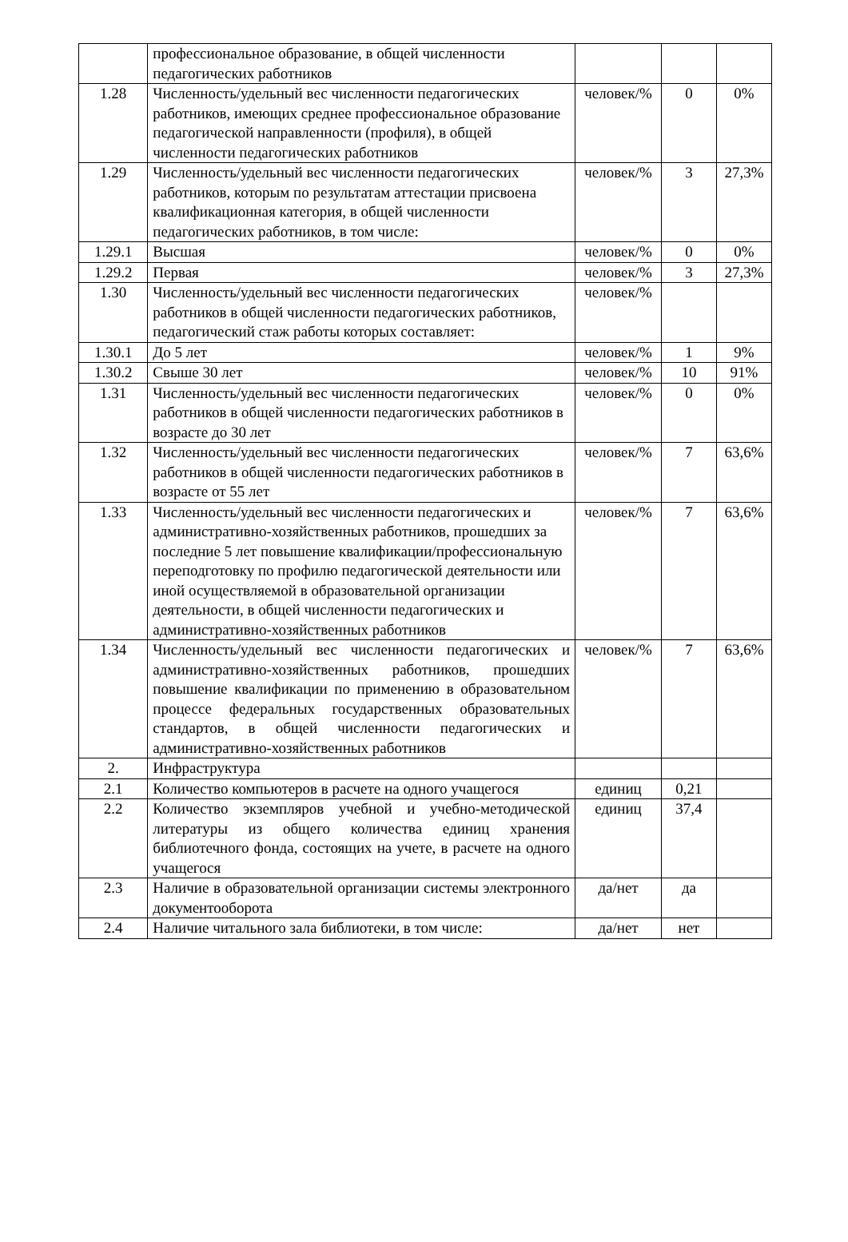| | профессиональное образование, в общей численности педагогических работников | | | |
| 1.28 | Численность/удельный вес численности педагогических работников, имеющих среднее профессиональное образование педагогической направленности (профиля), в общей численности педагогических работников | человек/% | 0 | 0% |
| 1.29 | Численность/удельный вес численности педагогических работников, которым по результатам аттестации присвоена квалификационная категория, в общей численности педагогических работников, в том числе: | человек/% | 3 | 27,3% |
| 1.29.1 | Высшая | человек/% | 0 | 0% |
| 1.29.2 | Первая | человек/% | 3 | 27,3% |
| 1.30 | Численность/удельный вес численности педагогических работников в общей численности педагогических работников, педагогический стаж работы которых составляет: | человек/% | | |
| 1.30.1 | До 5 лет | человек/% | 1 | 9% |
| 1.30.2 | Свыше 30 лет | человек/% | 10 | 91% |
| 1.31 | Численность/удельный вес численности педагогических работников в общей численности педагогических работников в возрасте до 30 лет | человек/% | 0 | 0% |
| 1.32 | Численность/удельный вес численности педагогических работников в общей численности педагогических работников в возрасте от 55 лет | человек/% | 7 | 63,6% |
| 1.33 | Численность/удельный вес численности педагогических и административно-хозяйственных работников, прошедших за последние 5 лет повышение квалификации/профессиональную переподготовку по профилю педагогической деятельности или иной осуществляемой в образовательной организации деятельности, в общей численности педагогических и административно-хозяйственных работников | человек/% | 7 | 63,6% |
| 1.34 | Численность/удельный вес численности педагогических и административно-хозяйственных работников, прошедших повышение квалификации по применению в образовательном процессе федеральных государственных образовательных стандартов, в общей численности педагогических и административно-хозяйственных работников | человек/% | 7 | 63,6% |
| 2. | Инфраструктура | | | |
| 2.1 | Количество компьютеров в расчете на одного учащегося | единиц | 0,21 | |
| 2.2 | Количество экземпляров учебной и учебно-методической литературы из общего количества единиц хранения библиотечного фонда, состоящих на учете, в расчете на одного учащегося | единиц | 37,4 | |
| 2.3 | Наличие в образовательной организации системы электронного документооборота | да/нет | да | |
| 2.4 | Наличие читального зала библиотеки, в том числе: | да/нет | нет | |